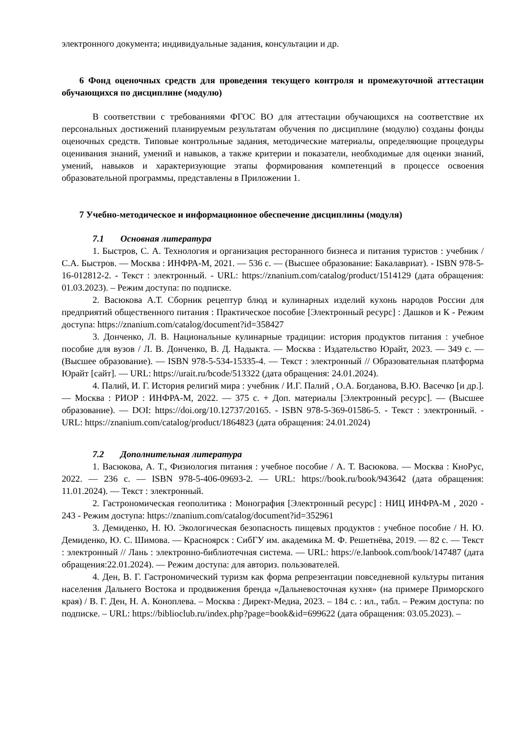электронного документа; индивидуальные задания, консультации и др.
6 Фонд оценочных средств для проведения текущего контроля и промежуточной аттестации обучающихся по дисциплине (модулю)
В соответствии с требованиями ФГОС ВО для аттестации обучающихся на соответствие их персональных достижений планируемым результатам обучения по дисциплине (модулю) созданы фонды оценочных средств. Типовые контрольные задания, методические материалы, определяющие процедуры оценивания знаний, умений и навыков, а также критерии и показатели, необходимые для оценки знаний, умений, навыков и характеризующие этапы формирования компетенций в процессе освоения образовательной программы, представлены в Приложении 1.
7 Учебно-методическое и информационное обеспечение дисциплины (модуля)
7.1 Основная литература
1. Быстров, С. А. Технология и организация ресторанного бизнеса и питания туристов : учебник / С.А. Быстров. — Москва : ИНФРА-М, 2021. — 536 с. — (Высшее образование: Бакалавриат). - ISBN 978-5-16-012812-2. - Текст : электронный. - URL: https://znanium.com/catalog/product/1514129 (дата обращения: 01.03.2023). – Режим доступа: по подписке.
2. Васюкова А.Т. Сборник рецептур блюд и кулинарных изделий кухонь народов России для предприятий общественного питания : Практическое пособие [Электронный ресурс] : Дашков и К - Режим доступа: https://znanium.com/catalog/document?id=358427
3. Донченко, Л. В. Национальные кулинарные традиции: история продуктов питания : учебное пособие для вузов / Л. В. Донченко, В. Д. Надыкта. — Москва : Издательство Юрайт, 2023. — 349 с. — (Высшее образование). — ISBN 978-5-534-15335-4. — Текст : электронный // Образовательная платформа Юрайт [сайт]. — URL: https://urait.ru/bcode/513322 (дата обращения: 24.01.2024).
4. Палий, И. Г. История религий мира : учебник / И.Г. Палий , О.А. Богданова, В.Ю. Васечко [и др.]. — Москва : РИОР : ИНФРА-М, 2022. — 375 с. + Доп. материалы [Электронный ресурс]. — (Высшее образование). — DOI: https://doi.org/10.12737/20165. - ISBN 978-5-369-01586-5. - Текст : электронный. - URL: https://znanium.com/catalog/product/1864823 (дата обращения: 24.01.2024)
7.2 Дополнительная литература
1. Васюкова, А. Т., Физиология питания : учебное пособие / А. Т. Васюкова. — Москва : КноРус, 2022. — 236 с. — ISBN 978-5-406-09693-2. — URL: https://book.ru/book/943642 (дата обращения: 11.01.2024). — Текст : электронный.
2. Гастрономическая геополитика : Монография [Электронный ресурс] : НИЦ ИНФРА-М , 2020 - 243 - Режим доступа: https://znanium.com/catalog/document?id=352961
3. Демиденко, Н. Ю. Экологическая безопасность пищевых продуктов : учебное пособие / Н. Ю. Демиденко, Ю. С. Шимова. — Красноярск : СибГУ им. академика М. Ф. Решетнёва, 2019. — 82 с. — Текст : электронный // Лань : электронно-библиотечная система. — URL: https://e.lanbook.com/book/147487 (дата обращения:22.01.2024). — Режим доступа: для авториз. пользователей.
4. Ден, В. Г. Гастрономический туризм как форма репрезентации повседневной культуры питания населения Дальнего Востока и продвижения бренда «Дальневосточная кухня» (на примере Приморского края) / В. Г. Ден, Н. А. Коноплева. – Москва : Директ-Медиа, 2023. – 184 с. : ил., табл. – Режим доступа: по подписке. – URL: https://biblioclub.ru/index.php?page=book&id=699622 (дата обращения: 03.05.2023). –